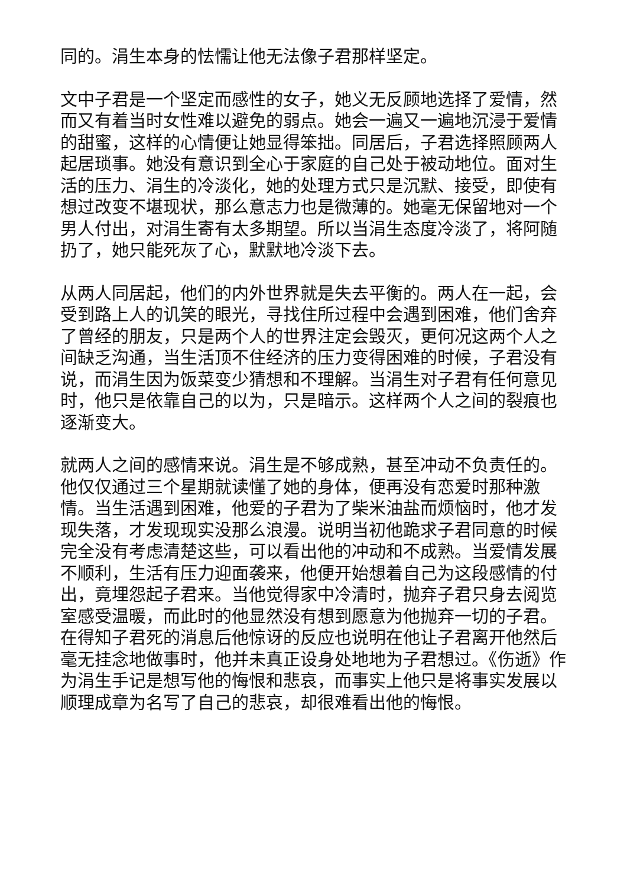同的。涓生本身的怯懦让他无法像子君那样坚定。
文中子君是一个坚定而感性的女子，她义无反顾地选择了爱情，然而又有着当时女性难以避免的弱点。她会一遍又一遍地沉浸于爱情的甜蜜，这样的心情便让她显得笨拙。同居后，子君选择照顾两人起居琐事。她没有意识到全心于家庭的自己处于被动地位。面对生活的压力、涓生的冷淡化，她的处理方式只是沉默、接受，即使有想过改变不堪现状，那么意志力也是微薄的。她毫无保留地对一个男人付出，对涓生寄有太多期望。所以当涓生态度冷淡了，将阿随扔了，她只能死灰了心，默默地冷淡下去。
从两人同居起，他们的内外世界就是失去平衡的。两人在一起，会受到路上人的讥笑的眼光，寻找住所过程中会遇到困难，他们舍弃了曾经的朋友，只是两个人的世界注定会毁灭，更何况这两个人之间缺乏沟通，当生活顶不住经济的压力变得困难的时候，子君没有说，而涓生因为饭菜变少猜想和不理解。当涓生对子君有任何意见时，他只是依靠自己的以为，只是暗示。这样两个人之间的裂痕也逐渐变大。
就两人之间的感情来说。涓生是不够成熟，甚至冲动不负责任的。他仅仅通过三个星期就读懂了她的身体，便再没有恋爱时那种激情。当生活遇到困难，他爱的子君为了柴米油盐而烦恼时，他才发现失落，才发现现实没那么浪漫。说明当初他跪求子君同意的时候完全没有考虑清楚这些，可以看出他的冲动和不成熟。当爱情发展不顺利，生活有压力迎面袭来，他便开始想着自己为这段感情的付出，竟埋怨起子君来。当他觉得家中冷清时，抛弃子君只身去阅览室感受温暖，而此时的他显然没有想到愿意为他抛弃一切的子君。在得知子君死的消息后他惊讶的反应也说明在他让子君离开他然后毫无挂念地做事时，他并未真正设身处地地为子君想过。《伤逝》作为涓生手记是想写他的悔恨和悲哀，而事实上他只是将事实发展以顺理成章为名写了自己的悲哀，却很难看出他的悔恨。